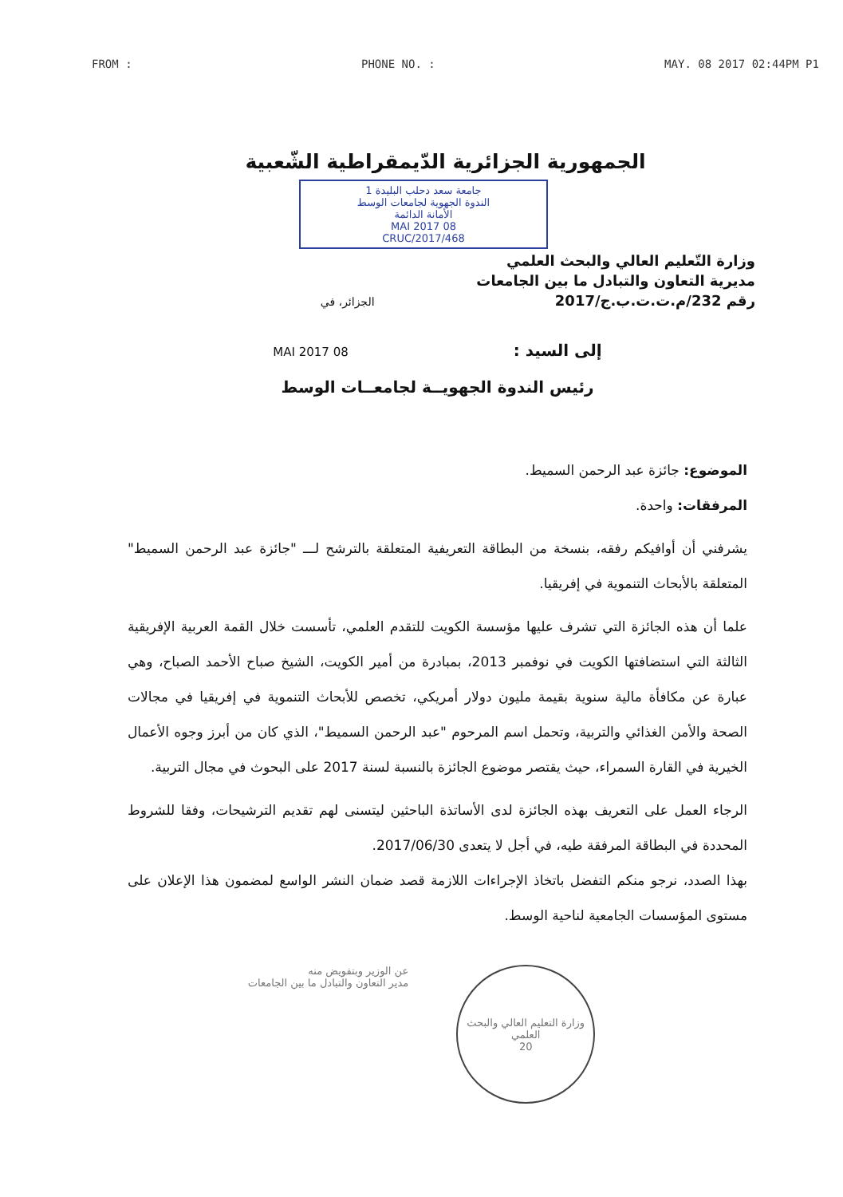FROM : PHONE NO. : MAY. 08 2017 02:44PM P1
الجمهورية الجزائرية الدّيمقراطية الشّعبية
جامعة سعد دحلب البليدة 1
الندوة الجهوية لجامعات الوسط
الأمانة الدائمة
08 MAI 2017
468/CRUC/2017
وزارة التّعليم العالي والبحث العلمي
مديرية التعاون والتبادل ما بين الجامعات
رقم 232/م.ت.ت.ب.ج/2017 الجزائر، في
إلى السيد : 08 MAI 2017
رئيس الندوة الجهويــة لجامعــات الوسط
الموضوع: جائزة عبد الرحمن السميط.
المرفقات: واحدة.
يشرفني أن أوافيكم رفقه، بنسخة من البطاقة التعريفية المتعلقة بالترشح لـــ "جائزة عبد الرحمن السميط" المتعلقة بالأبحاث التنموية في إفريقيا.
علما أن هذه الجائزة التي تشرف عليها مؤسسة الكويت للتقدم العلمي، تأسست خلال القمة العربية الإفريقية الثالثة التي استضافتها الكويت في نوفمبر 2013، بمبادرة من أمير الكويت، الشيخ صباح الأحمد الصباح، وهي عبارة عن مكافأة مالية سنوية بقيمة مليون دولار أمريكي، تخصص للأبحاث التنموية في إفريقيا في مجالات الصحة والأمن الغذائي والتربية، وتحمل اسم المرحوم "عبد الرحمن السميط"، الذي كان من أبرز وجوه الأعمال الخيرية في القارة السمراء، حيث يقتصر موضوع الجائزة بالنسبة لسنة 2017 على البحوث في مجال التربية.
الرجاء العمل على التعريف بهذه الجائزة لدى الأساتذة الباحثين ليتسنى لهم تقديم الترشيحات، وفقا للشروط المحددة في البطاقة المرفقة طيه، في أجل لا يتعدى 2017/06/30.
بهذا الصدد، نرجو منكم التفضل باتخاذ الإجراءات اللازمة قصد ضمان النشر الواسع لمضمون هذا الإعلان على مستوى المؤسسات الجامعية لناحية الوسط.
وزارة التعليم العالي والبحث العلمي
20
عن الوزير وبتفويض منه
مدير التعاون والتبادل ما بين الجامعات